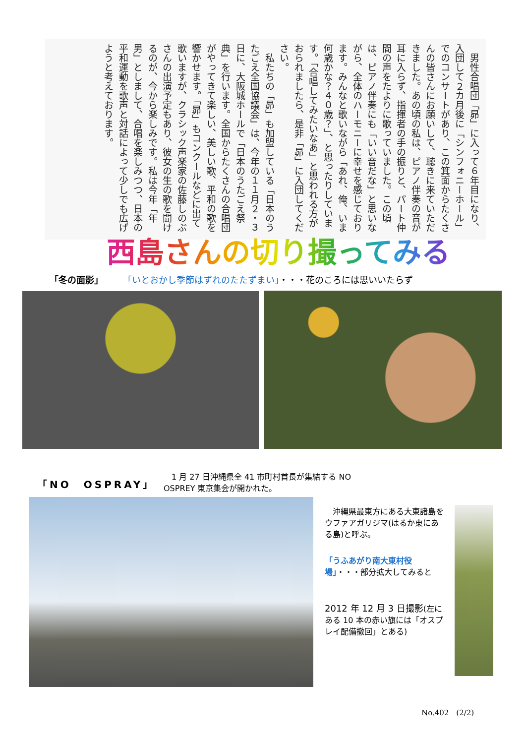男性合唱団「昴」に入って６年目になり、入団して２カ月後に「シンフォニーホール」でのコンサートがあり、この箕面からたくさんの皆さんにお願いして、聴きに来ていただきました。あの頃の私は、ピアノ伴奏の音が耳に入らず、指揮者の手の振りと、パート仲間の声をたよりに歌っていました。この頃は、ピアノ伴奏にも「いい音だな」と思いながら、全体のハーモニーに幸せを感じております。みんなと歌いながら「あれ、俺、いま何歳かな？４０歳？」、と思ったりしています。「合唱してみたいなあ」と思われる方がおられましたら、是非「昴」に入団してください。
　私たちの「昴」も加盟している「日本のうたごえ全国協議会」は、今年の１１月２・３日に、大阪城ホールで「日本のうたごえ祭典」を行います。全国からたくさんの合唱団がやってきて楽しい、美しい歌、平和の歌を響かせます。「昴」もコンクールなどに出て歌いますが、クラシック声楽家の佐藤しのぶさんの出演予定もあり、彼女の生の歌を聞けるのが、今から楽しみです。私は今年「年男」としまして、合唱を楽しみつつ、日本の平和運動を歌声と対話によって少しでも広げようと考えております。
西島さんの切り撮ってみる
「冬の面影」 「いとおかし季節はずれのたたずまい」・・・花のころには思いいたらず
「NO　OSPRAY」
　1 月 27 日沖縄県全 41 市町村首長が集結する NO OSPREY 東京集会が開かれた。
　沖縄県最東方にある大東諸島をウファアガリジマ(はるか東にある島)と呼ぶ。
「うふあがり南大東村役場」・・・部分拡大してみると
2012 年 12 月 3 日撮影(左にある 10 本の赤い旗には「オスプレイ配備撤回」とある)
No.402　(2/2)